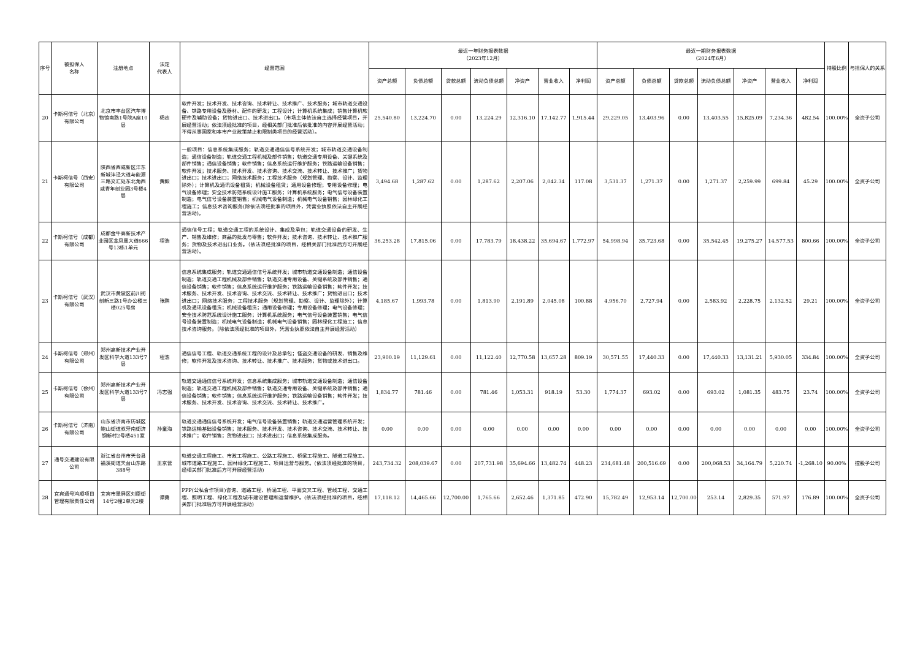| 序号 | 被担保人 名称 | 注册地点 | 法定 代表人 | 经营范围 | 最近一年财务报表数据 （2023年12月） | | | | | | | 最近一期财务报表数据 （2024年6月） | | | | | | | 持股比例 | 与担保人的关系 |
| --- | --- | --- | --- | --- | --- | --- | --- | --- | --- | --- | --- | --- | --- | --- | --- | --- | --- | --- | --- | --- |
| | | | | | 资产总额 | 负债总额 | 贷款总额 | 流动负债总额 | 净资产 | 营业收入 | 净利润 | 资产总额 | 负债总额 | 贷款总额 | 流动负债总额 | 净资产 | 营业收入 | 净利润 | | |
| 20 | 卡斯柯信号（北京）有限公司 | 北京市丰台区汽车博物馆南路1号院A座10层 | 杨志 | 软件开发；技术开发、技术咨询、技术转让、技术推广、技术服务；城市轨道交通设备、铁路专用设备及器材、配件的研发；工程设计；计算机系统集成；销售计算机软硬件及辅助设备；货物进出口、技术进出口。（市场主体依法自主选择经营项目，开展经营活动；依法须经批准的项目，经相关部门批准后依批准的内容开展经营活动；不得从事国家和本市产业政策禁止和限制类项目的经营活动）。 | 25,540.80 | 13,224.70 | 0.00 | 13,224.29 | 12,316.10 | 17,142.77 | 1,915.44 | 29,229.05 | 13,403.96 | 0.00 | 13,403.55 | 15,825.09 | 7,234.36 | 482.54 | 100.00% | 全资子公司 |
| 21 | 卡斯柯信号（西安）有限公司 | 陕西省西咸新区沣东新城沣泾大道与能源三路交汇处东北角西咸青年创业园3号楼4层 | 黄毅 | 一般项目：信息系统集成服务；轨道交通通信信号系统开发；城市轨道交通设备制造；通信设备制造；轨道交通工程机械及部件销售；轨道交通专用设备、关键系统及部件销售；通信设备销售；软件销售；信息系统运行维护服务；铁路运输设备销售；软件开发；技术服务、技术开发、技术咨询、技术交流、技术转让、技术推广；货物进出口；技术进出口；网络技术服务；工程技术服务（规划管理、勘察、设计、监理除外）；计算机及通讯设备租赁；机械设备租赁；通用设备修理；专用设备修理；电气设备修理；安全技术防范系统设计施工服务；计算机系统服务；电气信号设备装置制造；电气信号设备装置销售；机械电气设备制造；机械电气设备销售；园林绿化工程施工；信息技术咨询服务(除依法须经批准的项目外，凭营业执照依法自主开展经营活动)。 | 3,494.68 | 1,287.62 | 0.00 | 1,287.62 | 2,207.06 | 2,042.34 | 117.08 | 3,531.37 | 1,271.37 | 0.00 | 1,271.37 | 2,259.99 | 699.84 | 45.29 | 100.00% | 全资子公司 |
| 22 | 卡斯柯信号（成都）有限公司 | 成都金牛高新技术产业园区金凤凰大道666号13栋1单元 | 程浩 | 通信信号工程；轨道交通工程的系统设计、集成及承包；轨道交通设备的研发、生产、销售及维修；商品的批发与零售；软件开发；技术咨询、技术转让、技术推广服务；货物及技术进出口业务。（依法须经批准的项目，经相关部门批准后方可开展经营活动）。 | 36,253.28 | 17,815.06 | 0.00 | 17,783.79 | 18,438.22 | 35,694.67 | 1,772.97 | 54,998.94 | 35,723.68 | 0.00 | 35,542.45 | 19,275.27 | 14,577.53 | 800.66 | 100.00% | 全资子公司 |
| 23 | 卡斯柯信号（武汉）有限公司 | 武汉市黄陂区前川街创新三路1号办公楼三楼025号房 | 张鹏 | 信息系统集成服务；轨道交通通信信号系统开发；城市轨道交通设备制造；通信设备制造；轨道交通工程机械及部件销售；轨道交通专用设备、关键系统及部件销售；通信设备销售；软件销售；信息系统运行维护服务；铁路运输设备销售；软件开发；技术服务、技术开发、技术咨询、技术交流、技术转让、技术推广；货物进出口；技术进出口；网络技术服务；工程技术服务（规划管理、勘察、设计、监理除外）；计算机及通讯设备租赁；机械设备租赁；通用设备修理；专用设备修理；电气设备修理；安全技术防范系统设计施工服务；计算机系统服务；电气信号设备装置销售；电气信号设备装置制造；机械电气设备制造；机械电气设备销售；园林绿化工程施工；信息技术咨询服务。（除依法须经批准的项目外，凭营业执照依法自主开展经营活动） | 4,185.67 | 1,993.78 | 0.00 | 1,813.90 | 2,191.89 | 2,045.08 | 100.88 | 4,956.70 | 2,727.94 | 0.00 | 2,583.92 | 2,228.75 | 2,132.52 | 29.21 | 100.00% | 全资子公司 |
| 24 | 卡斯柯信号（郑州）有限公司 | 郑州高新技术产业开发区科学大道133号7层 | 程浩 | 通信信号工程、轨道交通系统工程的设计及总承包；怪盗交通设备的研发、销售及维修；软件开发及技术咨询、技术转让、技术推广、技术服务；货物或技术进出口。 | 23,900.19 | 11,129.61 | 0.00 | 11,122.40 | 12,770.58 | 13,657.28 | 809.19 | 30,571.55 | 17,440.33 | 0.00 | 17,440.33 | 13,131.21 | 5,930.05 | 334.84 | 100.00% | 全资子公司 |
| 25 | 卡斯柯信号（徐州）有限公司 | 郑州高新技术产业开发区科学大道133号7层 | 冯志强 | 轨道交通通信信号系统开发；信息系统集成服务；城市轨道交通设备制造；通信设备制造；轨道交通工程机械及部件销售；轨道交通专用设备、关键系统及部件销售；通信设备销售；软件销售；信息系统运行维护服务；铁路运输设备销售；软件开发；技术服务、技术开发、技术咨询、技术交流、技术转让、技术推广。 | 1,834.77 | 781.46 | 0.00 | 781.46 | 1,053.31 | 918.19 | 53.30 | 1,774.37 | 693.02 | 0.00 | 693.02 | 1,081.35 | 483.75 | 23.74 | 100.00% | 全资子公司 |
| 26 | 卡斯柯信号（济南）有限公司 | 山东省济南市历城区鲍山街道叔牙南街济钢新村2号楼451室 | 孙童海 | 轨道交通通信信号系统开发；电气信号设备装置销售；轨道交通运营管理系统开发；铁路运输基础设备销售；技术服务、技术开发、技术咨询、技术交流、技术转让、技术推广；软件销售；货物进出口；技术进出口；信息系统集成服务。 | 0.00 | 0.00 | 0.00 | 0.00 | 0.00 | 0.00 | 0.00 | 0.00 | 0.00 | 0.00 | 0.00 | 0.00 | 0.00 | 0.00 | 100.00% | 全资子公司 |
| 27 | 通号交通建设有限公司 | 浙江省台州市天台县福溪街道天台山东路388号 | 王京营 | 轨道交通工程施工、市政工程施工、公路工程施工、桥梁工程施工、隧道工程施工、城市道路工程施工、园林绿化工程施工、项目运营与服务。(依法须经批准的项目，经相关部门批准后方可开展经营活动) | 243,734.32 | 208,039.67 | 0.00 | 207,731.98 | 35,694.66 | 13,482.74 | 448.23 | 234,681.48 | 200,516.69 | 0.00 | 200,068.53 | 34,164.79 | 5,220.74 | -1,268.10 | 90.00% | 控股子公司 |
| 28 | 宜宾通号鸿顺项目管理有限责任公司 | 宜宾市翠屏区刘臣街14号2幢2单元2楼 | 谭勇 | PPP(公私合作项目)咨询、道路工程、桥涵工程、平面交叉工程、管线工程、交通工程、照明工程、绿化工程及城市建设管理和运营维护。(依法须经批准的项目，经相关部门批准后方可开展经营活动) | 17,118.12 | 14,465.66 | 12,700.00 | 1,765.66 | 2,652.46 | 1,371.85 | 472.90 | 15,782.49 | 12,953.14 | 12,700.00 | 253.14 | 2,829.35 | 571.97 | 176.89 | 100.00% | 全资子公司 |